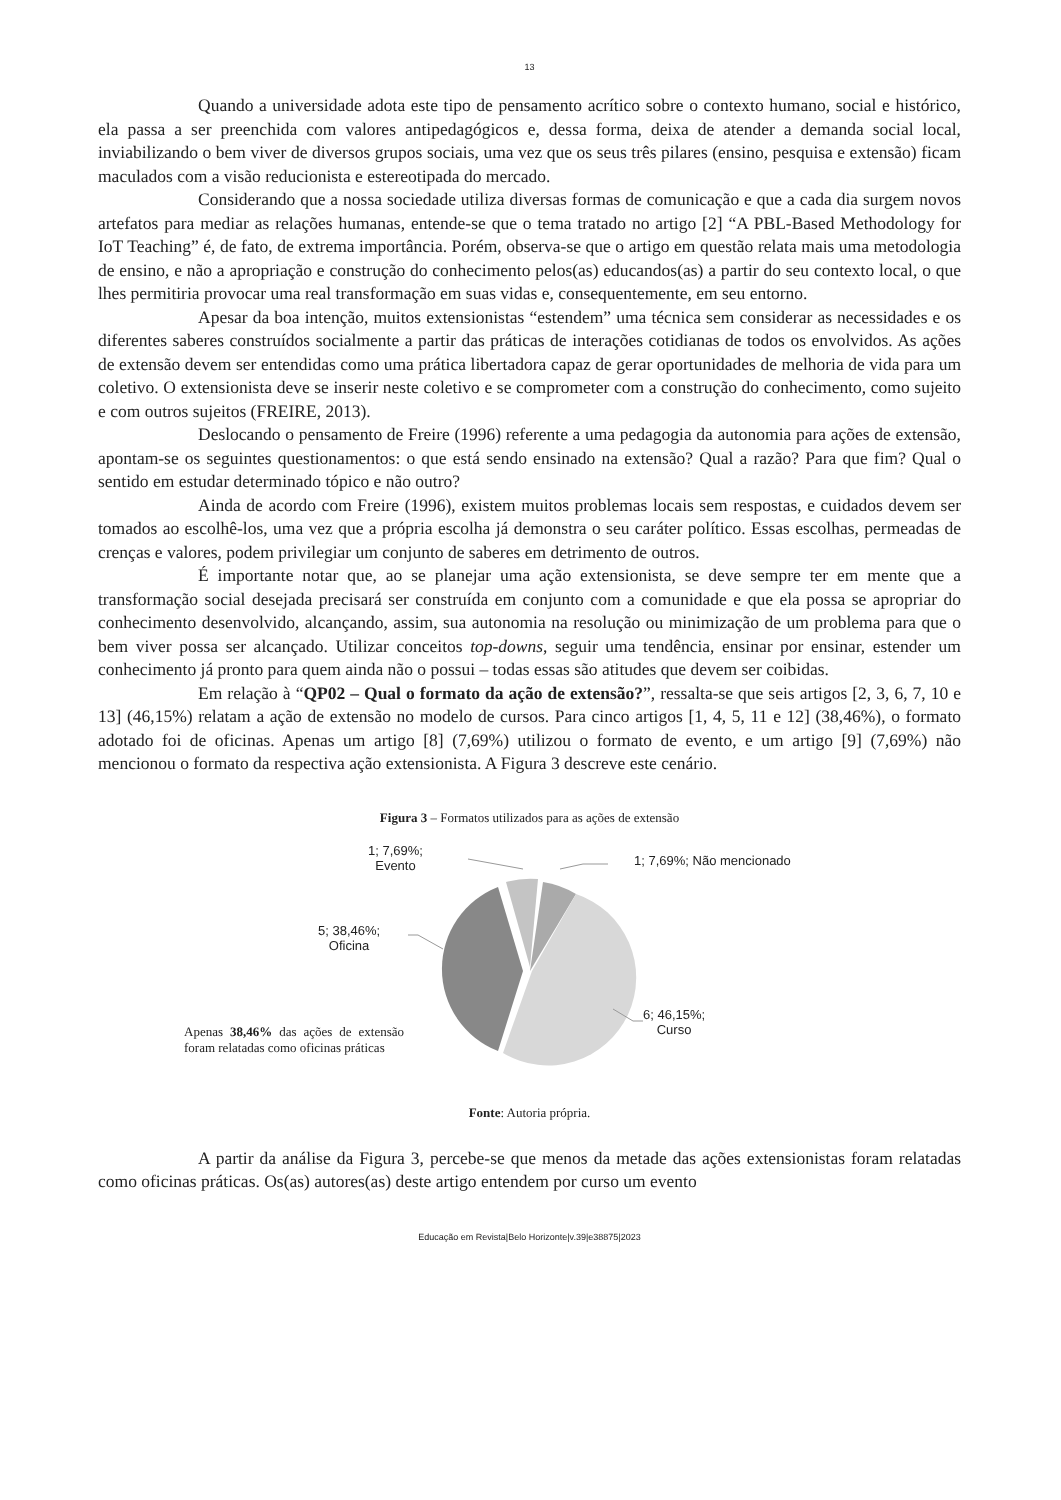13
Quando a universidade adota este tipo de pensamento acrítico sobre o contexto humano, social e histórico, ela passa a ser preenchida com valores antipedagógicos e, dessa forma, deixa de atender a demanda social local, inviabilizando o bem viver de diversos grupos sociais, uma vez que os seus três pilares (ensino, pesquisa e extensão) ficam maculados com a visão reducionista e estereotipada do mercado.
Considerando que a nossa sociedade utiliza diversas formas de comunicação e que a cada dia surgem novos artefatos para mediar as relações humanas, entende-se que o tema tratado no artigo [2] “A PBL-Based Methodology for IoT Teaching” é, de fato, de extrema importância. Porém, observa-se que o artigo em questão relata mais uma metodologia de ensino, e não a apropriação e construção do conhecimento pelos(as) educandos(as) a partir do seu contexto local, o que lhes permitiria provocar uma real transformação em suas vidas e, consequentemente, em seu entorno.
Apesar da boa intenção, muitos extensionistas “estendem” uma técnica sem considerar as necessidades e os diferentes saberes construídos socialmente a partir das práticas de interações cotidianas de todos os envolvidos. As ações de extensão devem ser entendidas como uma prática libertadora capaz de gerar oportunidades de melhoria de vida para um coletivo. O extensionista deve se inserir neste coletivo e se comprometer com a construção do conhecimento, como sujeito e com outros sujeitos (FREIRE, 2013).
Deslocando o pensamento de Freire (1996) referente a uma pedagogia da autonomia para ações de extensão, apontam-se os seguintes questionamentos: o que está sendo ensinado na extensão? Qual a razão? Para que fim? Qual o sentido em estudar determinado tópico e não outro?
Ainda de acordo com Freire (1996), existem muitos problemas locais sem respostas, e cuidados devem ser tomados ao escolhê-los, uma vez que a própria escolha já demonstra o seu caráter político. Essas escolhas, permeadas de crenças e valores, podem privilegiar um conjunto de saberes em detrimento de outros.
É importante notar que, ao se planejar uma ação extensionista, se deve sempre ter em mente que a transformação social desejada precisará ser construída em conjunto com a comunidade e que ela possa se apropriar do conhecimento desenvolvido, alcançando, assim, sua autonomia na resolução ou minimização de um problema para que o bem viver possa ser alcançado. Utilizar conceitos top-downs, seguir uma tendência, ensinar por ensinar, estender um conhecimento já pronto para quem ainda não o possui – todas essas são atitudes que devem ser coibidas.
Em relação à “QP02 – Qual o formato da ação de extensão?”, ressalta-se que seis artigos [2, 3, 6, 7, 10 e 13] (46,15%) relatam a ação de extensão no modelo de cursos. Para cinco artigos [1, 4, 5, 11 e 12] (38,46%), o formato adotado foi de oficinas. Apenas um artigo [8] (7,69%) utilizou o formato de evento, e um artigo [9] (7,69%) não mencionou o formato da respectiva ação extensionista. A Figura 3 descreve este cenário.
Figura 3 – Formatos utilizados para as ações de extensão
1; 7,69%;
Evento
1; 7,69%; Não mencionado
5; 38,46%;
Oficina
6; 46,15%;
Curso
Apenas 38,46% das ações de extensão foram relatadas como oficinas práticas
Fonte: Autoria própria.
A partir da análise da Figura 3, percebe-se que menos da metade das ações extensionistas foram relatadas como oficinas práticas. Os(as) autores(as) deste artigo entendem por curso um evento
Educação em Revista|Belo Horizonte|v.39|e38875|2023